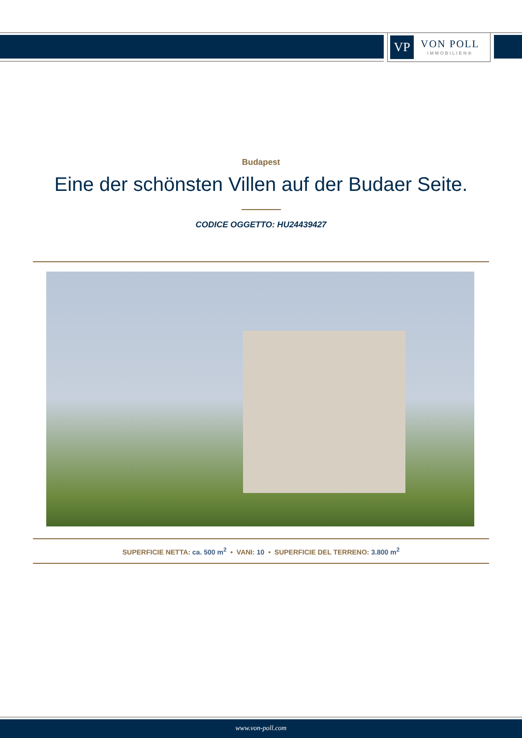VP
VON POLL
IMMOBILIEN®
Budapest
Eine der schönsten Villen auf der Budaer Seite.
CODICE OGGETTO: HU24439427
SUPERFICIE NETTA: ca. 500 m<sup>2</sup> • VANI: 10 • SUPERFICIE DEL TERRENO: 3.800 m<sup>2</sup>
www.von-poll.com